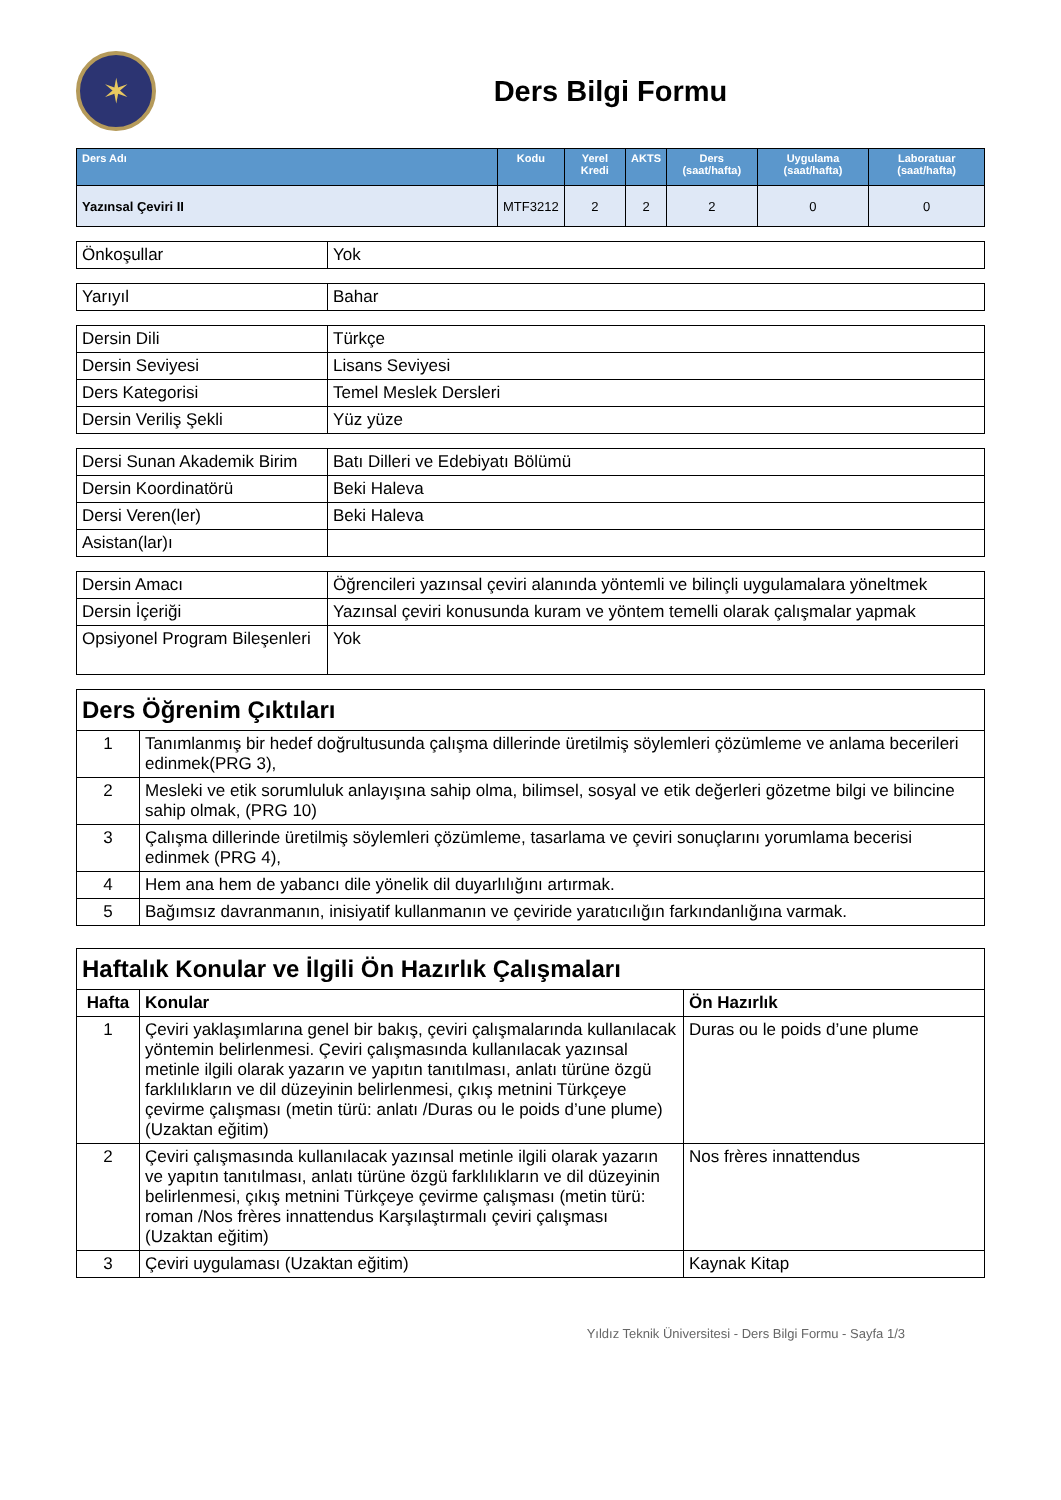✶
Ders Bilgi Formu
| Ders Adı | Kodu | Yerel Kredi | AKTS | Ders (saat/hafta) | Uygulama (saat/hafta) | Laboratuar (saat/hafta) |
| --- | --- | --- | --- | --- | --- | --- |
| Yazınsal Çeviri II | MTF3212 | 2 | 2 | 2 | 0 | 0 |
| Önkoşullar | Yok |
| Yarıyıl | Bahar |
| Dersin Dili | Türkçe |
| Dersin Seviyesi | Lisans Seviyesi |
| Ders Kategorisi | Temel Meslek Dersleri |
| Dersin Veriliş Şekli | Yüz yüze |
| Dersi Sunan Akademik Birim | Batı Dilleri ve Edebiyatı Bölümü |
| Dersin Koordinatörü | Beki Haleva |
| Dersi Veren(ler) | Beki Haleva |
| Asistan(lar)ı | |
| Dersin Amacı | Öğrencileri yazınsal çeviri alanında yöntemli ve bilinçli uygulamalara yöneltmek |
| Dersin İçeriği | Yazınsal çeviri konusunda kuram ve yöntem temelli olarak çalışmalar yapmak |
| Opsiyonel Program Bileşenleri | Yok |
| Ders Öğrenim Çıktıları | |
| 1 | Tanımlanmış bir hedef doğrultusunda çalışma dillerinde üretilmiş söylemleri çözümleme ve anlama becerileri edinmek(PRG 3), |
| 2 | Mesleki ve etik sorumluluk anlayışına sahip olma, bilimsel, sosyal ve etik değerleri gözetme bilgi ve bilincine sahip olmak, (PRG 10) |
| 3 | Çalışma dillerinde üretilmiş söylemleri çözümleme, tasarlama ve çeviri sonuçlarını yorumlama becerisi edinmek (PRG 4), |
| 4 | Hem ana hem de yabancı dile yönelik dil duyarlılığını artırmak. |
| 5 | Bağımsız davranmanın, inisiyatif kullanmanın ve çeviride yaratıcılığın farkındanlığına varmak. |
| Haftalık Konular ve İlgili Ön Hazırlık Çalışmaları | | |
| Hafta | Konular | Ön Hazırlık |
| 1 | Çeviri yaklaşımlarına genel bir bakış, çeviri çalışmalarında kullanılacak yöntemin belirlenmesi. Çeviri çalışmasında kullanılacak yazınsal metinle ilgili olarak yazarın ve yapıtın tanıtılması, anlatı türüne özgü farklılıkların ve dil düzeyinin belirlenmesi, çıkış metnini Türkçeye çevirme çalışması (metin türü: anlatı /Duras ou le poids d’une plume) (Uzaktan eğitim) | Duras ou le poids d’une plume |
| 2 | Çeviri çalışmasında kullanılacak yazınsal metinle ilgili olarak yazarın ve yapıtın tanıtılması, anlatı türüne özgü farklılıkların ve dil düzeyinin belirlenmesi, çıkış metnini Türkçeye çevirme çalışması (metin türü: roman /Nos frères innattendus Karşılaştırmalı çeviri çalışması (Uzaktan eğitim) | Nos frères innattendus |
| 3 | Çeviri uygulaması (Uzaktan eğitim) | Kaynak Kitap |
Yıldız Teknik Üniversitesi - Ders Bilgi Formu - Sayfa 1/3